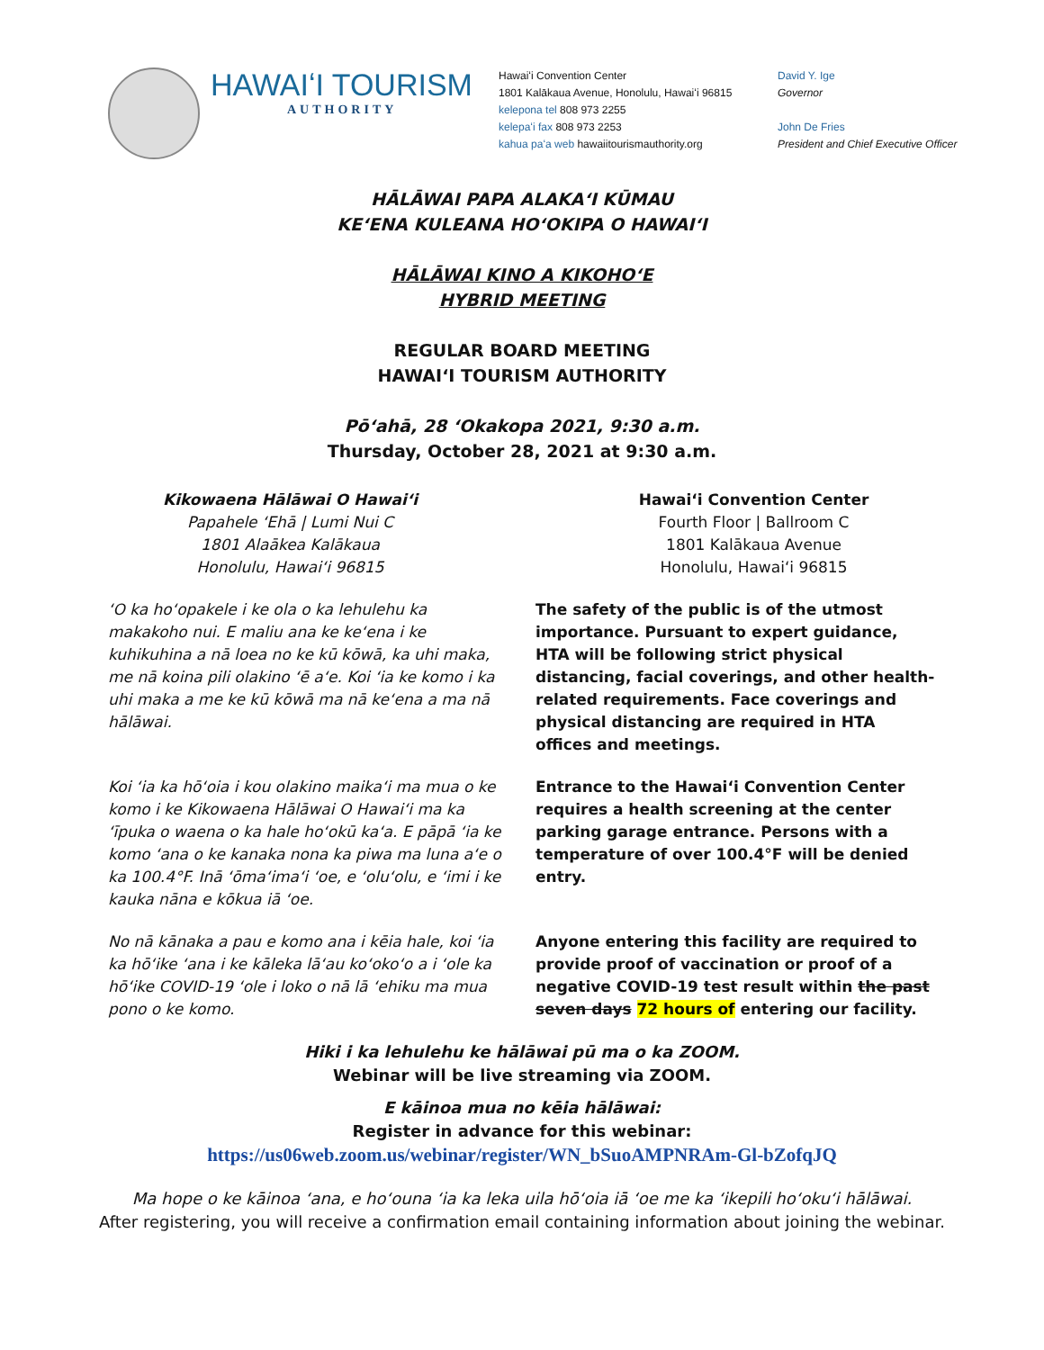HAWAIʻI TOURISM
AUTHORITY
Hawaiʻi Convention Center
1801 Kalākaua Avenue, Honolulu, Hawaiʻi 96815
kelepona tel 808 973 2255
kelepaʻi fax 808 973 2253
kahua paʻa web hawaiitourismauthority.org
David Y. Ige
Governor
John De Fries
President and Chief Executive Officer
HĀLĀWAI PAPA ALAKAʻI KŪMAU
KEʻENA KULEANA HOʻOKIPA O HAWAIʻI
HĀLĀWAI KINO A KIKOHOʻE
HYBRID MEETING
REGULAR BOARD MEETING
HAWAIʻI TOURISM AUTHORITY
Pōʻahā, 28 ʻOkakopa 2021, 9:30 a.m.
Thursday, October 28, 2021 at 9:30 a.m.
Kikowaena Hālāwai O Hawaiʻi
Papahele ʻEhā | Lumi Nui C
1801 Alaākea Kalākaua
Honolulu, Hawaiʻi 96815
Hawaiʻi Convention Center
Fourth Floor | Ballroom C
1801 Kalākaua Avenue
Honolulu, Hawaiʻi 96815
ʻO ka hoʻopakele i ke ola o ka lehulehu ka makakoho nui. E maliu ana ke keʻena i ke kuhikuhina a nā loea no ke kū kōwā, ka uhi maka, me nā koina pili olakino ʻē aʻe. Koi ʻia ke komo i ka uhi maka a me ke kū kōwā ma nā keʻena a ma nā hālāwai.
The safety of the public is of the utmost importance. Pursuant to expert guidance, HTA will be following strict physical distancing, facial coverings, and other health-related requirements. Face coverings and physical distancing are required in HTA offices and meetings.
Koi ʻia ka hōʻoia i kou olakino maikaʻi ma mua o ke komo i ke Kikowaena Hālāwai O Hawaiʻi ma ka ʻīpuka o waena o ka hale hoʻokū kaʻa. E pāpā ʻia ke komo ʻana o ke kanaka nona ka piwa ma luna aʻe o ka 100.4°F. Inā ʻōmaʻimaʻi ʻoe, e ʻoluʻolu, e ʻimi i ke kauka nāna e kōkua iā ʻoe.
Entrance to the Hawaiʻi Convention Center requires a health screening at the center parking garage entrance. Persons with a temperature of over 100.4°F will be denied entry.
No nā kānaka a pau e komo ana i kēia hale, koi ʻia ka hōʻike ʻana i ke kāleka lāʻau koʻokoʻo a i ʻole ka hōʻike COVID-19 ʻole i loko o nā lā ʻehiku ma mua pono o ke komo.
Anyone entering this facility are required to provide proof of vaccination or proof of a negative COVID-19 test result within the past seven days 72 hours of entering our facility.
Hiki i ka lehulehu ke hālāwai pū ma o ka ZOOM.
Webinar will be live streaming via ZOOM.
E kāinoa mua no kēia hālāwai:
Register in advance for this webinar:
https://us06web.zoom.us/webinar/register/WN_bSuoAMPNRAm-Gl-bZofqJQ
Ma hope o ke kāinoa ʻana, e hoʻouna ʻia ka leka uila hōʻoia iā ʻoe me ka ʻikepili hoʻokuʻi hālāwai.
After registering, you will receive a confirmation email containing information about joining the webinar.